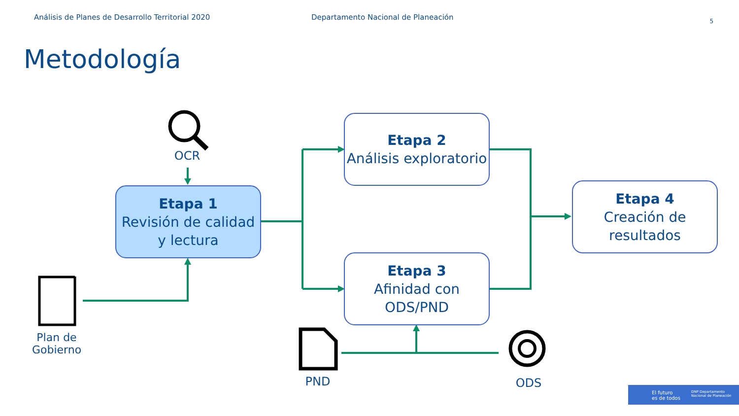Análisis de Planes de Desarrollo Territorial 2020 Departamento Nacional de Planeación 5
Metodología
Etapa 1
Revisión de calidad y lectura
Etapa 2
Análisis exploratorio
Etapa 3
Afinidad con ODS/PND
Etapa 4
Creación de resultados
OCR
Plan de Gobierno
PND ODS
El futuro
es de todos
DNP Departamento Nacional de Planeación